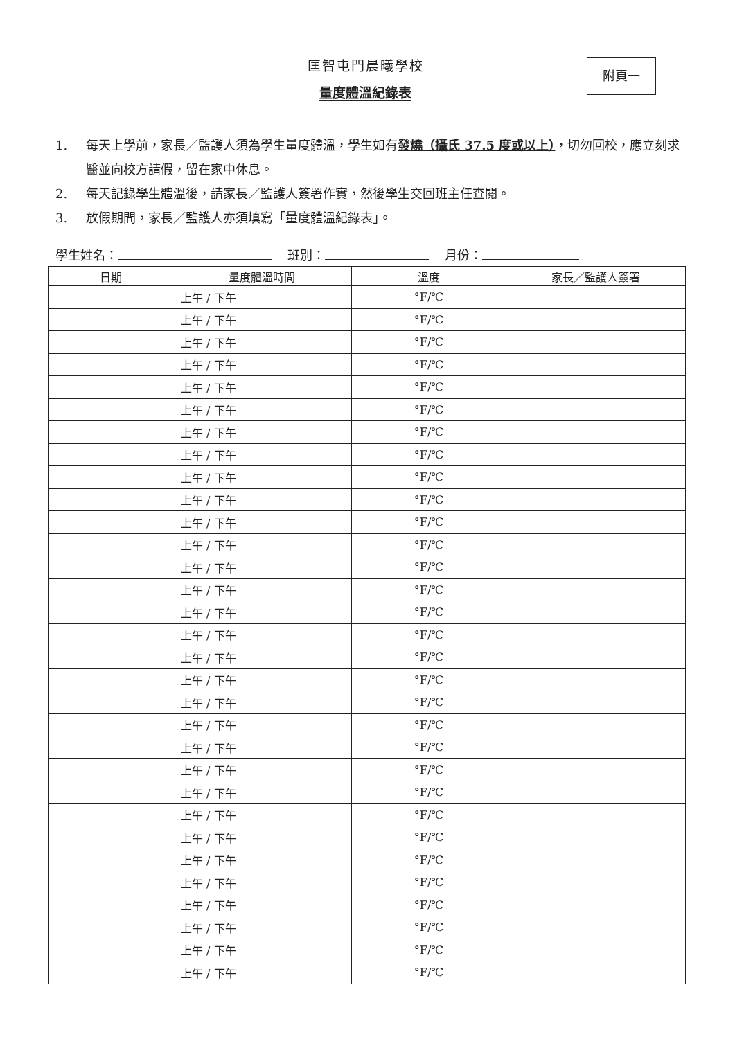匡智屯門晨曦學校
量度體溫紀錄表
附頁一
1. 每天上學前，家長／監護人須為學生量度體溫，學生如有發燒（攝氏 37.5 度或以上），切勿回校，應立刻求醫並向校方請假，留在家中休息。
2. 每天記錄學生體溫後，請家長／監護人簽署作實，然後學生交回班主任查閱。
3. 放假期間，家長／監護人亦須填寫「量度體溫紀錄表」。
學生姓名： 班別： 月份：
| 日期 | 量度體溫時間 | 溫度 | 家長／監護人簽署 |
| --- | --- | --- | --- |
| | 上午 / 下午 | °F/℃ | |
| | 上午 / 下午 | °F/℃ | |
| | 上午 / 下午 | °F/℃ | |
| | 上午 / 下午 | °F/℃ | |
| | 上午 / 下午 | °F/℃ | |
| | 上午 / 下午 | °F/℃ | |
| | 上午 / 下午 | °F/℃ | |
| | 上午 / 下午 | °F/℃ | |
| | 上午 / 下午 | °F/℃ | |
| | 上午 / 下午 | °F/℃ | |
| | 上午 / 下午 | °F/℃ | |
| | 上午 / 下午 | °F/℃ | |
| | 上午 / 下午 | °F/℃ | |
| | 上午 / 下午 | °F/℃ | |
| | 上午 / 下午 | °F/℃ | |
| | 上午 / 下午 | °F/℃ | |
| | 上午 / 下午 | °F/℃ | |
| | 上午 / 下午 | °F/℃ | |
| | 上午 / 下午 | °F/℃ | |
| | 上午 / 下午 | °F/℃ | |
| | 上午 / 下午 | °F/℃ | |
| | 上午 / 下午 | °F/℃ | |
| | 上午 / 下午 | °F/℃ | |
| | 上午 / 下午 | °F/℃ | |
| | 上午 / 下午 | °F/℃ | |
| | 上午 / 下午 | °F/℃ | |
| | 上午 / 下午 | °F/℃ | |
| | 上午 / 下午 | °F/℃ | |
| | 上午 / 下午 | °F/℃ | |
| | 上午 / 下午 | °F/℃ | |
| | 上午 / 下午 | °F/℃ | |